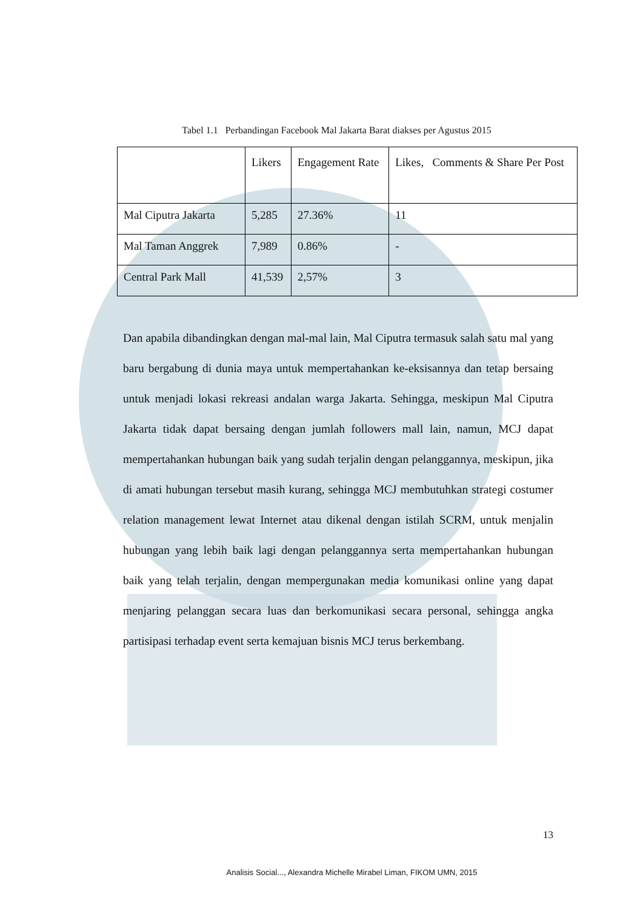Tabel 1.1 Perbandingan Facebook Mal Jakarta Barat diakses per Agustus 2015
| | Likers | Engagement Rate | Likes, Comments & Share Per Post |
| Mal Ciputra Jakarta | 5,285 | 27.36% | 11 |
| Mal Taman Anggrek | 7,989 | 0.86% | - |
| Central Park Mall | 41,539 | 2,57% | 3 |
Dan apabila dibandingkan dengan mal-mal lain, Mal Ciputra termasuk salah satu mal yang baru bergabung di dunia maya untuk mempertahankan ke-eksisannya dan tetap bersaing untuk menjadi lokasi rekreasi andalan warga Jakarta. Sehingga, meskipun Mal Ciputra Jakarta tidak dapat bersaing dengan jumlah followers mall lain, namun, MCJ dapat mempertahankan hubungan baik yang sudah terjalin dengan pelanggannya, meskipun, jika di amati hubungan tersebut masih kurang, sehingga MCJ membutuhkan strategi costumer relation management lewat Internet atau dikenal dengan istilah SCRM, untuk menjalin hubungan yang lebih baik lagi dengan pelanggannya serta mempertahankan hubungan baik yang telah terjalin, dengan mempergunakan media komunikasi online yang dapat menjaring pelanggan secara luas dan berkomunikasi secara personal, sehingga angka partisipasi terhadap event serta kemajuan bisnis MCJ terus berkembang.
13
Analisis Social..., Alexandra Michelle Mirabel Liman, FIKOM UMN, 2015